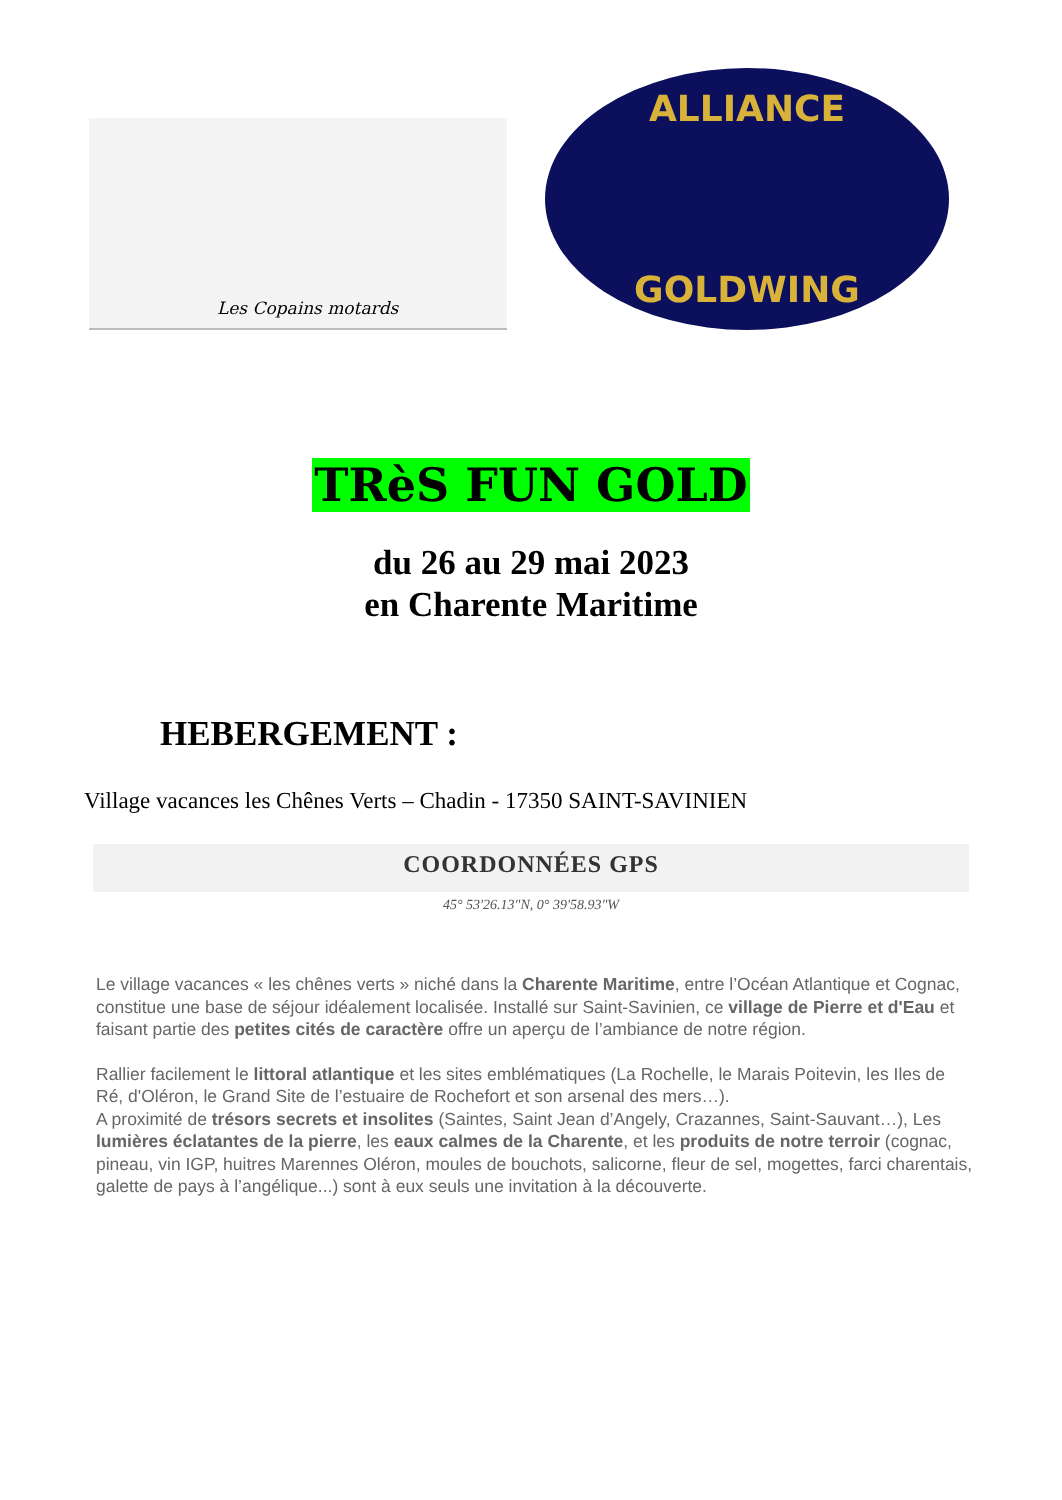Les Copains motards
ALLIANCE
GOLDWING
TRèS FUN GOLD
du 26 au 29 mai 2023
en Charente Maritime
HEBERGEMENT :
Village vacances les Chênes Verts – Chadin - 17350 SAINT-SAVINIEN
COORDONNÉES GPS
45° 53'26.13"N, 0° 39'58.93"W
Le village vacances « les chênes verts » niché dans la Charente Maritime, entre l’Océan Atlantique et Cognac, constitue une base de séjour idéalement localisée. Installé sur Saint-Savinien, ce village de Pierre et d'Eau et faisant partie des petites cités de caractère offre un aperçu de l’ambiance de notre région.
Rallier facilement le littoral atlantique et les sites emblématiques (La Rochelle, le Marais Poitevin, les Iles de Ré, d'Oléron, le Grand Site de l’estuaire de Rochefort et son arsenal des mers…).
A proximité de trésors secrets et insolites (Saintes, Saint Jean d’Angely, Crazannes, Saint-Sauvant…), Les lumières éclatantes de la pierre, les eaux calmes de la Charente, et les produits de notre terroir (cognac, pineau, vin IGP, huitres Marennes Oléron, moules de bouchots, salicorne, fleur de sel, mogettes, farci charentais, galette de pays à l’angélique...) sont à eux seuls une invitation à la découverte.